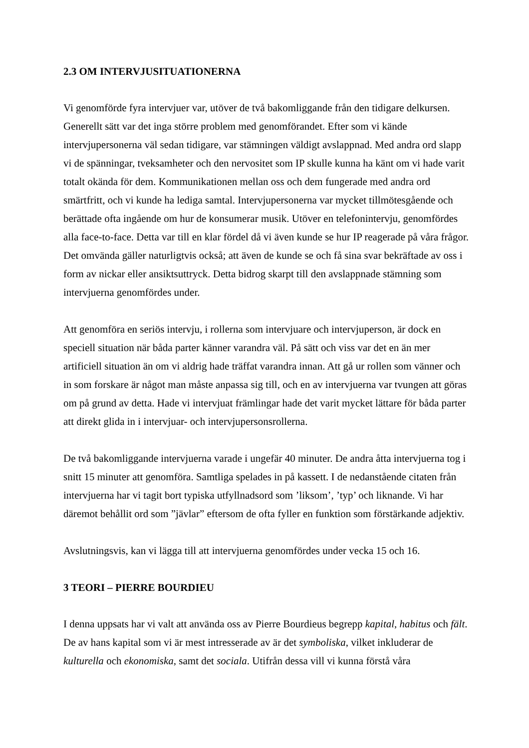2.3 OM INTERVJUSITUATIONERNA
Vi genomförde fyra intervjuer var, utöver de två bakomliggande från den tidigare delkursen. Generellt sätt var det inga större problem med genomförandet. Efter som vi kände intervjupersonerna väl sedan tidigare, var stämningen väldigt avslappnad. Med andra ord slapp vi de spänningar, tveksamheter och den nervositet som IP skulle kunna ha känt om vi hade varit totalt okända för dem. Kommunikationen mellan oss och dem fungerade med andra ord smärtfritt, och vi kunde ha lediga samtal. Intervjupersonerna var mycket tillmötesgående och berättade ofta ingående om hur de konsumerar musik. Utöver en telefonintervju, genomfördes alla face-to-face. Detta var till en klar fördel då vi även kunde se hur IP reagerade på våra frågor. Det omvända gäller naturligtvis också; att även de kunde se och få sina svar bekräftade av oss i form av nickar eller ansiktsuttryck. Detta bidrog skarpt till den avslappnade stämning som intervjuerna genomfördes under.
Att genomföra en seriös intervju, i rollerna som intervjuare och intervjuperson, är dock en speciell situation när båda parter känner varandra väl. På sätt och viss var det en än mer artificiell situation än om vi aldrig hade träffat varandra innan. Att gå ur rollen som vänner och in som forskare är något man måste anpassa sig till, och en av intervjuerna var tvungen att göras om på grund av detta. Hade vi intervjuat främlingar hade det varit mycket lättare för båda parter att direkt glida in i intervjuar- och intervjupersonsrollerna.
De två bakomliggande intervjuerna varade i ungefär 40 minuter. De andra åtta intervjuerna tog i snitt 15 minuter att genomföra. Samtliga spelades in på kassett. I de nedanstående citaten från intervjuerna har vi tagit bort typiska utfyllnadsord som ’liksom’, ’typ’ och liknande. Vi har däremot behållit ord som ”jävlar” eftersom de ofta fyller en funktion som förstärkande adjektiv.
Avslutningsvis, kan vi lägga till att intervjuerna genomfördes under vecka 15 och 16.
3 TEORI – PIERRE BOURDIEU
I denna uppsats har vi valt att använda oss av Pierre Bourdieus begrepp kapital, habitus och fält. De av hans kapital som vi är mest intresserade av är det symboliska, vilket inkluderar de kulturella och ekonomiska, samt det sociala. Utifrån dessa vill vi kunna förstå våra